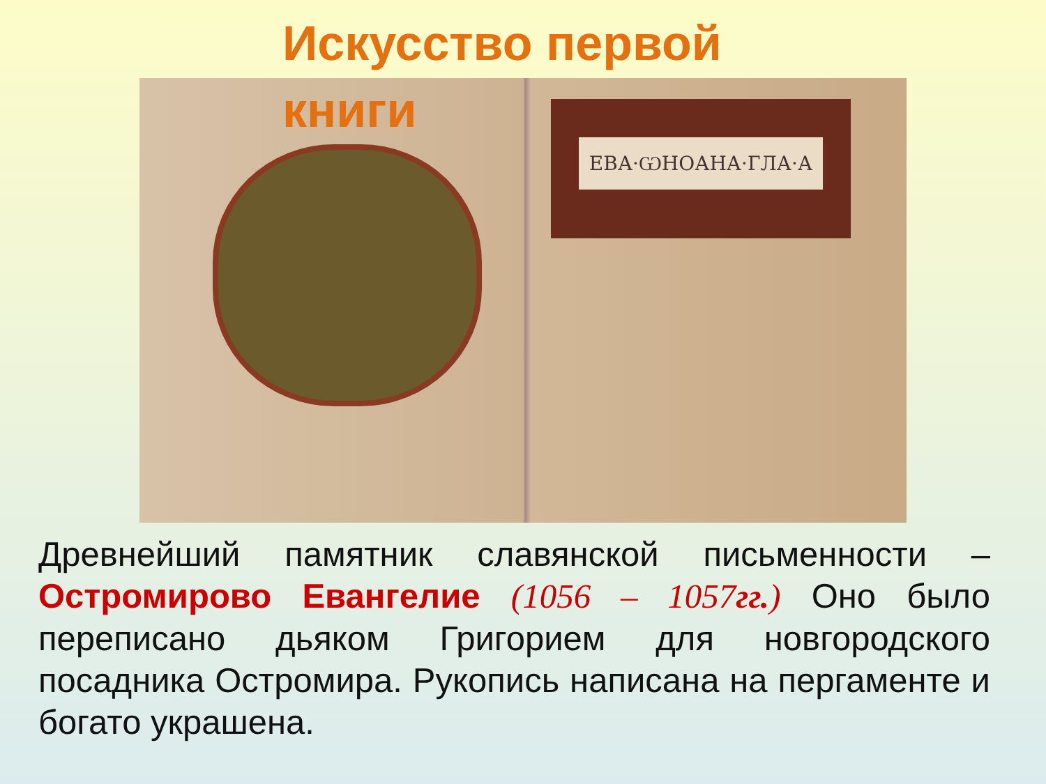Искусство первой книги
ЕВА·ѠНОАНА·ГЛА·А
Древнейший памятник славянской письменности – Остромирово Евангелие (1056 – 1057гг.) Оно было переписано дьяком Григорием для новгородского посадника Остромира. Рукопись написана на пергаменте и богато украшена.